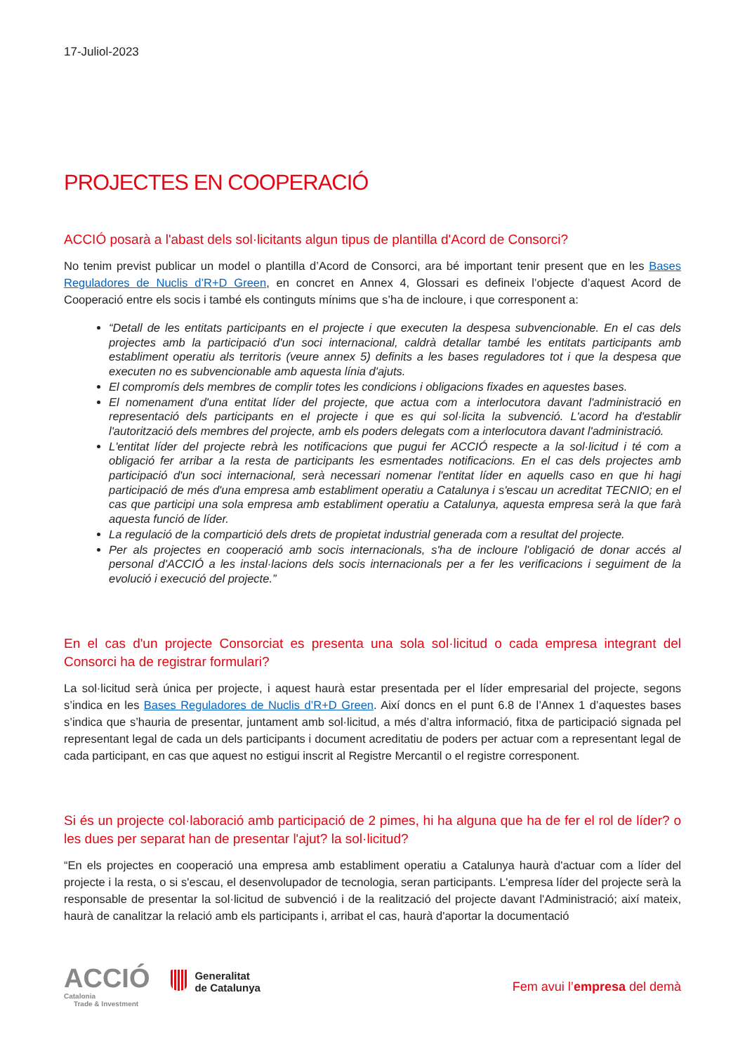17-Juliol-2023
PROJECTES EN COOPERACIÓ
ACCIÓ posarà a l'abast dels sol·licitants algun tipus de plantilla d'Acord de Consorci?
No tenim previst publicar un model o plantilla d’Acord de Consorci, ara bé important tenir present que en les Bases Reguladores de Nuclis d’R+D Green, en concret en Annex 4, Glossari es defineix l’objecte d’aquest Acord de Cooperació entre els socis i també els continguts mínims que s’ha de incloure, i que corresponent a:
“Detall de les entitats participants en el projecte i que executen la despesa subvencionable. En el cas dels projectes amb la participació d'un soci internacional, caldrà detallar també les entitats participants amb establiment operatiu als territoris (veure annex 5) definits a les bases reguladores tot i que la despesa que executen no es subvencionable amb aquesta línia d'ajuts.
El compromís dels membres de complir totes les condicions i obligacions fixades en aquestes bases.
El nomenament d'una entitat líder del projecte, que actua com a interlocutora davant l'administració en representació dels participants en el projecte i que es qui sol·licita la subvenció. L'acord ha d'establir l'autorització dels membres del projecte, amb els poders delegats com a interlocutora davant l'administració.
L'entitat líder del projecte rebrà les notificacions que pugui fer ACCIÓ respecte a la sol·licitud i té com a obligació fer arribar a la resta de participants les esmentades notificacions. En el cas dels projectes amb participació d'un soci internacional, serà necessari nomenar l'entitat líder en aquells caso en que hi hagi participació de més d'una empresa amb establiment operatiu a Catalunya i s'escau un acreditat TECNIO; en el cas que participi una sola empresa amb establiment operatiu a Catalunya, aquesta empresa serà la que farà aquesta funció de líder.
La regulació de la compartició dels drets de propietat industrial generada com a resultat del projecte.
Per als projectes en cooperació amb socis internacionals, s'ha de incloure l'obligació de donar accés al personal d'ACCIÓ a les instal·lacions dels socis internacionals per a fer les verificacions i seguiment de la evolució i execució del projecte.”
En el cas d'un projecte Consorciat es presenta una sola sol·licitud o cada empresa integrant del Consorci ha de registrar formulari?
La sol·licitud serà única per projecte, i aquest haurà estar presentada per el líder empresarial del projecte, segons s’indica en les Bases Reguladores de Nuclis d’R+D Green. Així doncs en el punt 6.8 de l’Annex 1 d’aquestes bases s’indica que s’hauria de presentar, juntament amb sol·licitud, a més d’altra informació, fitxa de participació signada pel representant legal de cada un dels participants i document acreditatiu de poders per actuar com a representant legal de cada participant, en cas que aquest no estigui inscrit al Registre Mercantil o el registre corresponent.
Si és un projecte col·laboració amb participació de 2 pimes, hi ha alguna que ha de fer el rol de líder? o les dues per separat han de presentar l'ajut? la sol·licitud?
“En els projectes en cooperació una empresa amb establiment operatiu a Catalunya haurà d'actuar com a líder del projecte i la resta, o si s'escau, el desenvolupador de tecnologia, seran participants. L'empresa líder del projecte serà la responsable de presentar la sol·licitud de subvenció i de la realització del projecte davant l'Administració; així mateix, haurà de canalitzar la relació amb els participants i, arribat el cas, haurà d'aportar la documentació
ACCIÓ
Catalonia
Trade & Investment
Generalitat
de Catalunya
Fem avui l’empresa del demà